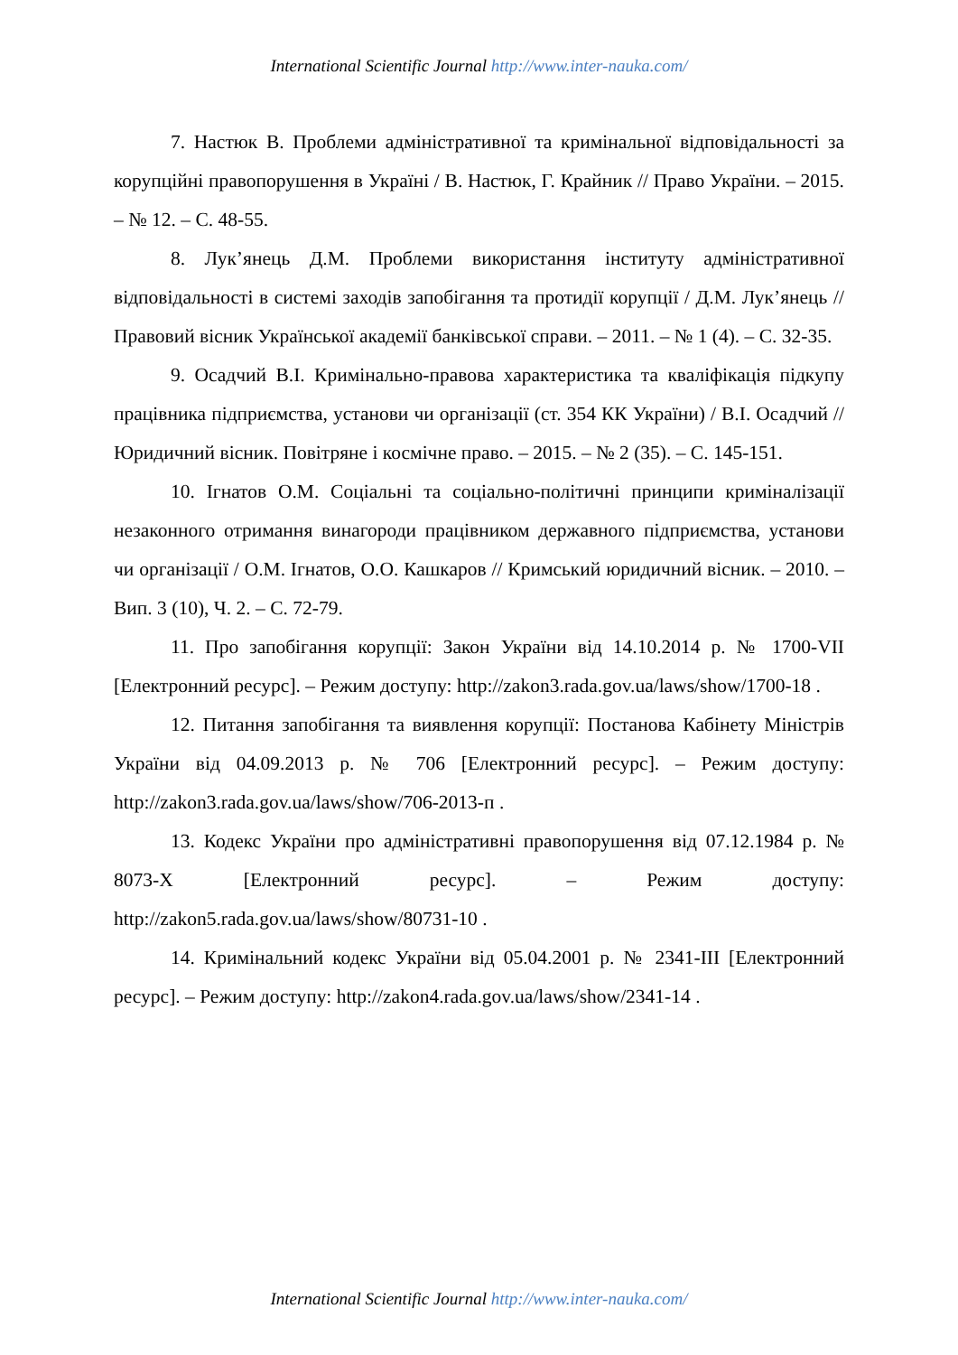International Scientific Journal http://www.inter-nauka.com/
7. Настюк В. Проблеми адміністративної та кримінальної відповідальності за корупційні правопорушення в Україні / В. Настюк, Г. Крайник // Право України. – 2015. – № 12. – С. 48-55.
8. Лук’янець Д.М. Проблеми використання інституту адміністративної відповідальності в системі заходів запобігання та протидії корупції / Д.М. Лук’янець // Правовий вісник Української академії банківської справи. – 2011. – № 1 (4). – С. 32-35.
9. Осадчий В.І. Кримінально-правова характеристика та кваліфікація підкупу працівника підприємства, установи чи організації (ст. 354 КК України) / В.І. Осадчий // Юридичний вісник. Повітряне і космічне право. – 2015. – № 2 (35). – С. 145-151.
10. Ігнатов О.М. Соціальні та соціально-політичні принципи криміналізації незаконного отримання винагороди працівником державного підприємства, установи чи організації / О.М. Ігнатов, О.О. Кашкаров // Кримський юридичний вісник. – 2010. – Вип. 3 (10), Ч. 2. – С. 72-79.
11. Про запобігання корупції: Закон України від 14.10.2014 р. № 1700-VII [Електронний ресурс]. – Режим доступу: http://zakon3.rada.gov.ua/laws/show/1700-18 .
12. Питання запобігання та виявлення корупції: Постанова Кабінету Міністрів України від 04.09.2013 р. № 706 [Електронний ресурс]. – Режим доступу: http://zakon3.rada.gov.ua/laws/show/706-2013-п .
13. Кодекс України про адміністративні правопорушення від 07.12.1984 р. № 8073-X [Електронний ресурс]. – Режим доступу: http://zakon5.rada.gov.ua/laws/show/80731-10 .
14. Кримінальний кодекс України від 05.04.2001 р. № 2341-III [Електронний ресурс]. – Режим доступу: http://zakon4.rada.gov.ua/laws/show/2341-14 .
International Scientific Journal http://www.inter-nauka.com/